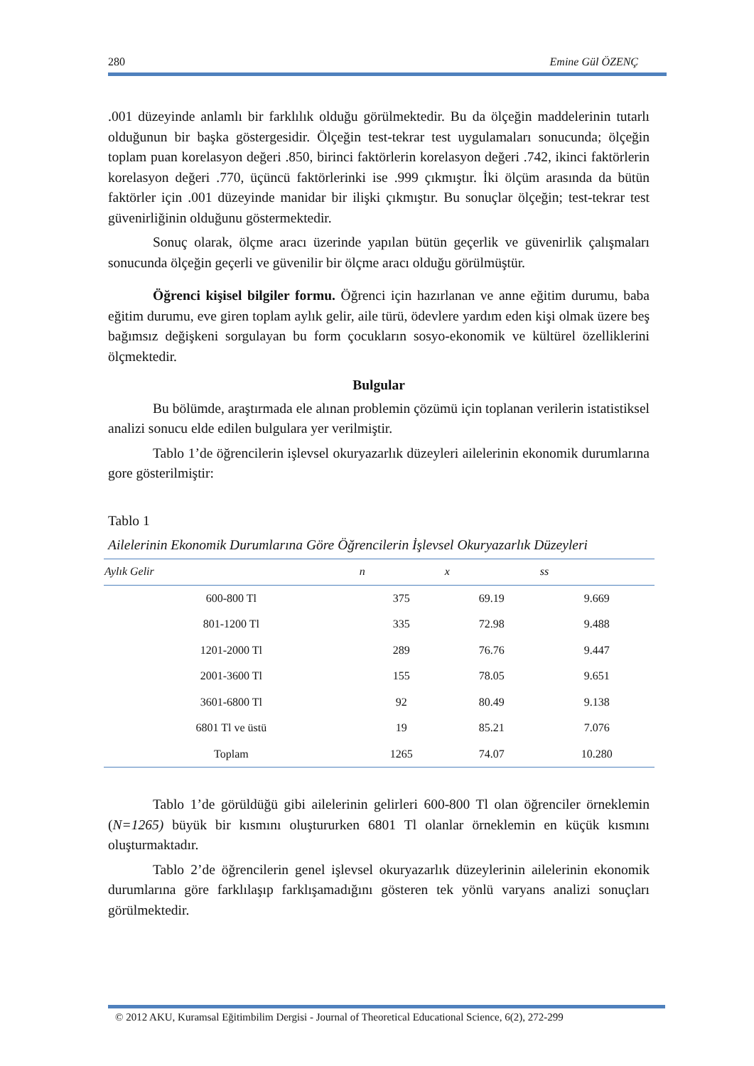280 Emine Gül ÖZENÇ
.001 düzeyinde anlamlı bir farklılık olduğu görülmektedir. Bu da ölçeğin maddelerinin tutarlı olduğunun bir başka göstergesidir. Ölçeğin test-tekrar test uygulamaları sonucunda; ölçeğin toplam puan korelasyon değeri .850, birinci faktörlerin korelasyon değeri .742, ikinci faktörlerin korelasyon değeri .770, üçüncü faktörlerinki ise .999 çıkmıştır. İki ölçüm arasında da bütün faktörler için .001 düzeyinde manidar bir ilişki çıkmıştır. Bu sonuçlar ölçeğin; test-tekrar test güvenirliğinin olduğunu göstermektedir.
Sonuç olarak, ölçme aracı üzerinde yapılan bütün geçerlik ve güvenirlik çalışmaları sonucunda ölçeğin geçerli ve güvenilir bir ölçme aracı olduğu görülmüştür.
Öğrenci kişisel bilgiler formu. Öğrenci için hazırlanan ve anne eğitim durumu, baba eğitim durumu, eve giren toplam aylık gelir, aile türü, ödevlere yardım eden kişi olmak üzere beş bağımsız değişkeni sorgulayan bu form çocukların sosyo-ekonomik ve kültürel özelliklerini ölçmektedir.
Bulgular
Bu bölümde, araştırmada ele alınan problemin çözümü için toplanan verilerin istatistiksel analizi sonucu elde edilen bulgulara yer verilmiştir.
Tablo 1’de öğrencilerin işlevsel okuryazarlık düzeyleri ailelerinin ekonomik durumlarına gore gösterilmiştir:
Tablo 1
Ailelerinin Ekonomik Durumlarına Göre Öğrencilerin İşlevsel Okuryazarlık Düzeyleri
| Aylık Gelir | n | x | ss |
| --- | --- | --- | --- |
| 600-800 Tl | 375 | 69.19 | 9.669 |
| 801-1200 Tl | 335 | 72.98 | 9.488 |
| 1201-2000 Tl | 289 | 76.76 | 9.447 |
| 2001-3600 Tl | 155 | 78.05 | 9.651 |
| 3601-6800 Tl | 92 | 80.49 | 9.138 |
| 6801 Tl ve üstü | 19 | 85.21 | 7.076 |
| Toplam | 1265 | 74.07 | 10.280 |
Tablo 1’de görüldüğü gibi ailelerinin gelirleri 600-800 Tl olan öğrenciler örneklemin (N=1265) büyük bir kısmını oluştururken 6801 Tl olanlar örneklemin en küçük kısmını oluşturmaktadır.
Tablo 2’de öğrencilerin genel işlevsel okuryazarlık düzeylerinin ailelerinin ekonomik durumlarına göre farklılaşıp farklışamadığını gösteren tek yönlü varyans analizi sonuçları görülmektedir.
© 2012 AKU, Kuramsal Eğitimbilim Dergisi - Journal of Theoretical Educational Science, 6(2), 272-299